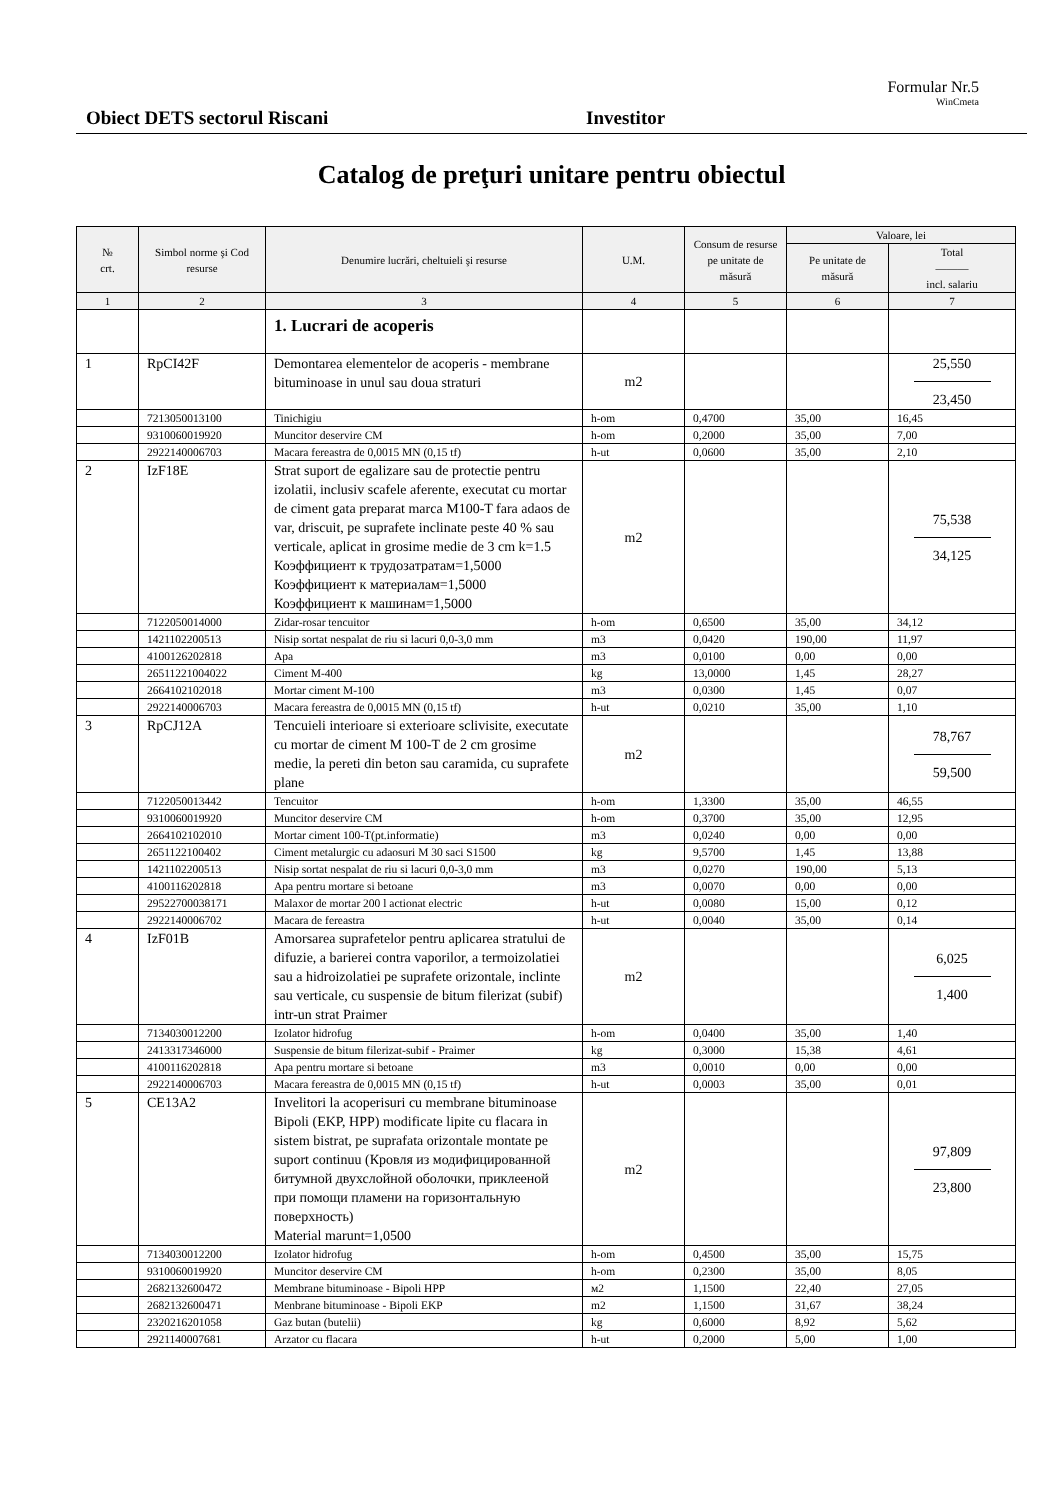Formular Nr.5
WinCmeta
Obiect DETS sectorul Riscani Investitor
Catalog de preţuri unitare pentru obiectul
| № crt. | Simbol norme şi Cod resurse | Denumire lucrări, cheltuieli şi resurse | U.M. | Consum de resurse pe unitate de măsură | Valoare, lei | |
| --- | --- | --- | --- | --- | --- | --- |
| | | | | | Pe unitate de măsură | Total ——— incl. salariu |
| 1 | 2 | 3 | 4 | 5 | 6 | 7 |
| | | 1. Lucrari de acoperis | | | | |
| 1 | RpCI42F | Demontarea elementelor de acoperis - membrane bituminoase in unul sau doua straturi | m2 | | | 25,550 23,450 |
| | 7213050013100 | Tinichigiu | h-om | 0,4700 | 35,00 | 16,45 |
| | 9310060019920 | Muncitor deservire CM | h-om | 0,2000 | 35,00 | 7,00 |
| | 2922140006703 | Macara fereastra de 0,0015 MN (0,15 tf) | h-ut | 0,0600 | 35,00 | 2,10 |
| 2 | IzF18E | Strat suport de egalizare sau de protectie pentru izolatii, inclusiv scafele aferente, executat cu mortar de ciment gata preparat marca M100-T fara adaos de var, driscuit, pe suprafete inclinate peste 40 % sau verticale, aplicat in grosime medie de 3 cm k=1.5 Коэффициент к трудозатратам=1,5000 Коэффициент к материалам=1,5000 Коэффициент к машинам=1,5000 | m2 | | | 75,538 34,125 |
| | 7122050014000 | Zidar-rosar tencuitor | h-om | 0,6500 | 35,00 | 34,12 |
| | 1421102200513 | Nisip sortat nespalat de riu si lacuri 0,0-3,0 mm | m3 | 0,0420 | 190,00 | 11,97 |
| | 4100126202818 | Apa | m3 | 0,0100 | 0,00 | 0,00 |
| | 26511221004022 | Ciment M-400 | kg | 13,0000 | 1,45 | 28,27 |
| | 2664102102018 | Mortar ciment M-100 | m3 | 0,0300 | 1,45 | 0,07 |
| | 2922140006703 | Macara fereastra de 0,0015 MN (0,15 tf) | h-ut | 0,0210 | 35,00 | 1,10 |
| 3 | RpCJ12A | Tencuieli interioare si exterioare sclivisite, executate cu mortar de ciment M 100-T de 2 cm grosime medie, la pereti din beton sau caramida, cu suprafete plane | m2 | | | 78,767 59,500 |
| | 7122050013442 | Tencuitor | h-om | 1,3300 | 35,00 | 46,55 |
| | 9310060019920 | Muncitor deservire CM | h-om | 0,3700 | 35,00 | 12,95 |
| | 2664102102010 | Mortar ciment 100-T(pt.informatie) | m3 | 0,0240 | 0,00 | 0,00 |
| | 2651122100402 | Ciment metalurgic cu adaosuri M 30 saci S1500 | kg | 9,5700 | 1,45 | 13,88 |
| | 1421102200513 | Nisip sortat nespalat de riu si lacuri 0,0-3,0 mm | m3 | 0,0270 | 190,00 | 5,13 |
| | 4100116202818 | Apa pentru mortare si betoane | m3 | 0,0070 | 0,00 | 0,00 |
| | 29522700038171 | Malaxor de mortar 200 l actionat electric | h-ut | 0,0080 | 15,00 | 0,12 |
| | 2922140006702 | Macara de fereastra | h-ut | 0,0040 | 35,00 | 0,14 |
| 4 | IzF01B | Amorsarea suprafetelor pentru aplicarea stratului de difuzie, a barierei contra vaporilor, a termoizolatiei sau a hidroizolatiei pe suprafete orizontale, inclinte sau verticale, cu suspensie de bitum filerizat (subif) intr-un strat Praimer | m2 | | | 6,025 1,400 |
| | 7134030012200 | Izolator hidrofug | h-om | 0,0400 | 35,00 | 1,40 |
| | 2413317346000 | Suspensie de bitum filerizat-subif - Praimer | kg | 0,3000 | 15,38 | 4,61 |
| | 4100116202818 | Apa pentru mortare si betoane | m3 | 0,0010 | 0,00 | 0,00 |
| | 2922140006703 | Macara fereastra de 0,0015 MN (0,15 tf) | h-ut | 0,0003 | 35,00 | 0,01 |
| 5 | CE13A2 | Invelitori la acoperisuri cu membrane bituminoase Bipoli (EKP, HPP) modificate lipite cu flacara in sistem bistrat, pe suprafata orizontale montate pe suport continuu (Кровля из модифицированной битумной двухслойной оболочки, приклееной при помощи пламени на горизонтальную поверхность) Material marunt=1,0500 | m2 | | | 97,809 23,800 |
| | 7134030012200 | Izolator hidrofug | h-om | 0,4500 | 35,00 | 15,75 |
| | 9310060019920 | Muncitor deservire CM | h-om | 0,2300 | 35,00 | 8,05 |
| | 2682132600472 | Membrane bituminoase - Bipoli HPP | м2 | 1,1500 | 22,40 | 27,05 |
| | 2682132600471 | Menbrane bituminoase - Bipoli EKP | m2 | 1,1500 | 31,67 | 38,24 |
| | 2320216201058 | Gaz butan (butelii) | kg | 0,6000 | 8,92 | 5,62 |
| | 2921140007681 | Arzator cu flacara | h-ut | 0,2000 | 5,00 | 1,00 |